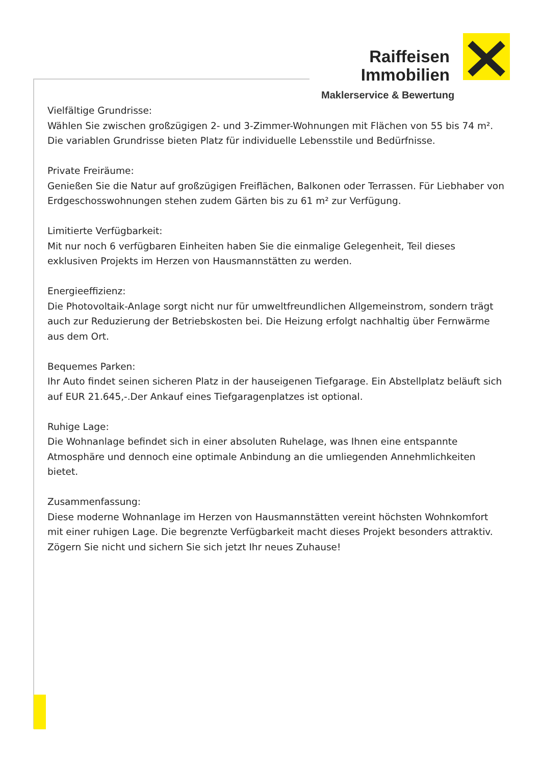Raiffeisen
Immobilien
Maklerservice & Bewertung
Vielfältige Grundrisse:
Wählen Sie zwischen großzügigen 2- und 3-Zimmer-Wohnungen mit Flächen von 55 bis 74 m².
Die variablen Grundrisse bieten Platz für individuelle Lebensstile und Bedürfnisse.
Private Freiräume:
Genießen Sie die Natur auf großzügigen Freiflächen, Balkonen oder Terrassen. Für Liebhaber von Erdgeschosswohnungen stehen zudem Gärten bis zu 61 m² zur Verfügung.
Limitierte Verfügbarkeit:
Mit nur noch 6 verfügbaren Einheiten haben Sie die einmalige Gelegenheit, Teil dieses exklusiven Projekts im Herzen von Hausmannstätten zu werden.
Energieeffizienz:
Die Photovoltaik-Anlage sorgt nicht nur für umweltfreundlichen Allgemeinstrom, sondern trägt auch zur Reduzierung der Betriebskosten bei. Die Heizung erfolgt nachhaltig über Fernwärme aus dem Ort.
Bequemes Parken:
Ihr Auto findet seinen sicheren Platz in der hauseigenen Tiefgarage. Ein Abstellplatz beläuft sich auf EUR 21.645,-.Der Ankauf eines Tiefgaragenplatzes ist optional.
Ruhige Lage:
Die Wohnanlage befindet sich in einer absoluten Ruhelage, was Ihnen eine entspannte Atmosphäre und dennoch eine optimale Anbindung an die umliegenden Annehmlichkeiten bietet.
Zusammenfassung:
Diese moderne Wohnanlage im Herzen von Hausmannstätten vereint höchsten Wohnkomfort mit einer ruhigen Lage. Die begrenzte Verfügbarkeit macht dieses Projekt besonders attraktiv. Zögern Sie nicht und sichern Sie sich jetzt Ihr neues Zuhause!